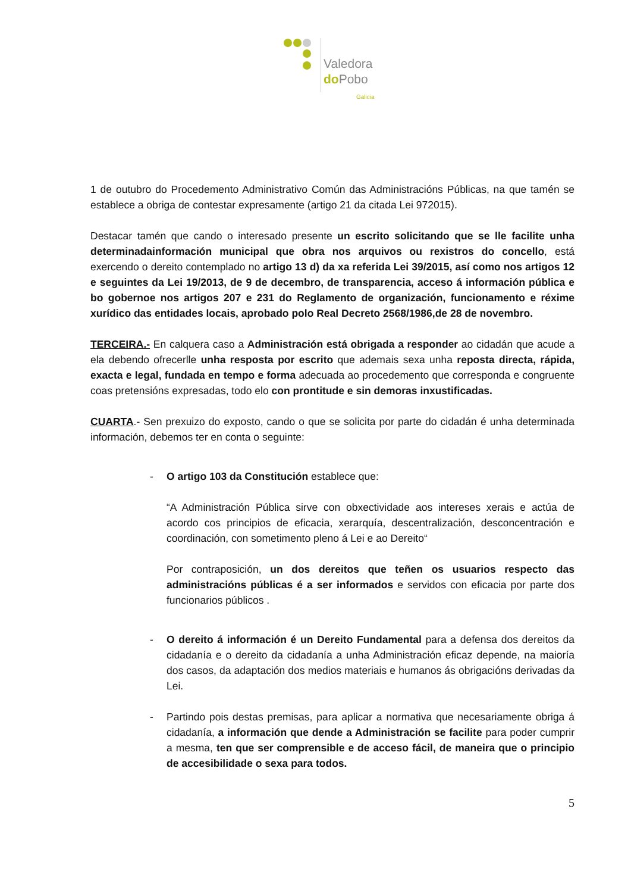Valedora
do Pobo
Galicia
1 de outubro do Procedemento Administrativo Común das Administracións Públicas, na que tamén se establece a obriga de contestar expresamente (artigo 21 da citada Lei 972015).
Destacar tamén que cando o interesado presente un escrito solicitando que se lle facilite unha determinadainformación municipal que obra nos arquivos ou rexistros do concello, está exercendo o dereito contemplado no artigo 13 d) da xa referida Lei 39/2015, así como nos artigos 12 e seguintes da Lei 19/2013, de 9 de decembro, de transparencia, acceso á información pública e bo gobernoe nos artigos 207 e 231 do Reglamento de organización, funcionamento e réxime xurídico das entidades locais, aprobado polo Real Decreto 2568/1986,de 28 de novembro.
TERCEIRA.- En calquera caso a Administración está obrigada a responder ao cidadán que acude a ela debendo ofrecerlle unha resposta por escrito que ademais sexa unha reposta directa, rápida, exacta e legal, fundada en tempo e forma adecuada ao procedemento que corresponda e congruente coas pretensións expresadas, todo elo con prontitude e sin demoras inxustificadas.
CUARTA.- Sen prexuizo do exposto, cando o que se solicita por parte do cidadán é unha determinada información, debemos ter en conta o seguinte:
- O artigo 103 da Constitución establece que:
“A Administración Pública sirve con obxectividade aos intereses xerais e actúa de acordo cos principios de eficacia, xerarquía, descentralización, desconcentración e coordinación, con sometimento pleno á Lei e ao Dereito“
Por contraposición, un dos dereitos que teñen os usuarios respecto das administracións públicas é a ser informados e servidos con eficacia por parte dos funcionarios públicos .
- O dereito á información é un Dereito Fundamental para a defensa dos dereitos da cidadanía e o dereito da cidadanía a unha Administración eficaz depende, na maioría dos casos, da adaptación dos medios materiais e humanos ás obrigacións derivadas da Lei.
- Partindo pois destas premisas, para aplicar a normativa que necesariamente obriga á cidadanía, a información que dende a Administración se facilite para poder cumprir a mesma, ten que ser comprensible e de acceso fácil, de maneira que o principio de accesibilidade o sexa para todos.
5